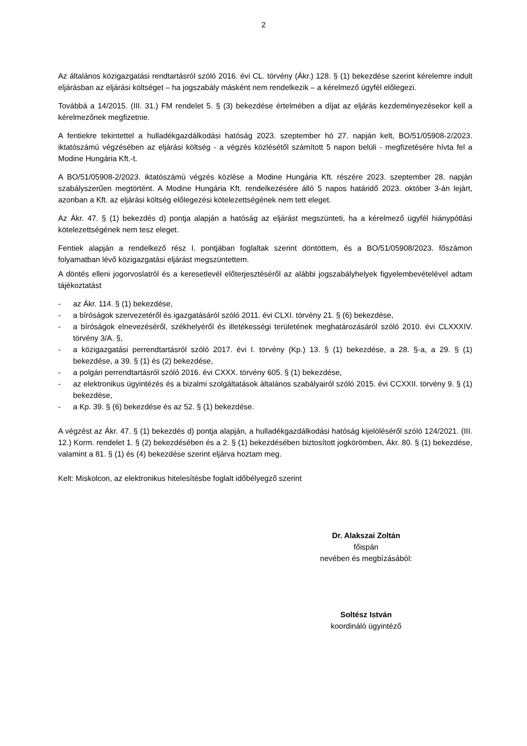2
Az általános közigazgatási rendtartásról szóló 2016. évi CL. törvény (Ákr.) 128. § (1) bekezdése szerint kérelemre indult eljárásban az eljárási költséget – ha jogszabály másként nem rendelkezik – a kérelmező ügyfél előlegezi.
Továbbá a 14/2015. (III. 31.) FM rendelet 5. § (3) bekezdése értelmében a díjat az eljárás kezdeményezésekor kell a kérelmezőnek megfizetnie.
A fentiekre tekintettel a hulladékgazdálkodási hatóság 2023. szeptember hó 27. napján kelt, BO/51/05908-2/2023. iktatószámú végzésében az eljárási költség - a végzés közlésétől számított 5 napon belüli - megfizetésére hívta fel a Modine Hungária Kft.-t.
A BO/51/05908-2/2023. iktatószámú végzés közlése a Modine Hungária Kft. részére 2023. szeptember 28. napján szabályszerűen megtörtént. A Modine Hungária Kft. rendelkezésére álló 5 napos határidő 2023. október 3-án lejárt, azonban a Kft. az eljárási költség előlegezési kötelezettségének nem tett eleget.
Az Ákr. 47. § (1) bekezdés d) pontja alapján a hatóság az eljárást megszünteti, ha a kérelmező ügyfél hiánypótlási kötelezettségének nem tesz eleget.
Fentiek alapján a rendelkező rész I. pontjában foglaltak szerint döntöttem, és a BO/51/05908/2023. főszámon folyamatban lévő közigazgatási eljárást megszüntettem.
A döntés elleni jogorvoslatról és a keresetlevél előterjesztéséről az alábbi jogszabályhelyek figyelembevételével adtam tájékoztatást
- az Ákr. 114. § (1) bekezdése,
- a bíróságok szervezetéről és igazgatásáról szóló 2011. évi CLXI. törvény 21. § (6) bekezdése,
- a bíróságok elnevezéséről, székhelyéről és illetékességi területének meghatározásáról szóló 2010. évi CLXXXIV. törvény 3/A. §,
- a közigazgatási perrendtartásról szóló 2017. évi I. törvény (Kp.) 13. § (1) bekezdése, a 28. §-a, a 29. § (1) bekezdése, a 39. § (1) és (2) bekezdése,
- a polgári perrendtartásról szóló 2016. évi CXXX. törvény 605. § (1) bekezdése,
- az elektronikus ügyintézés és a bizalmi szolgáltatások általános szabályairól szóló 2015. évi CCXXII. törvény 9. § (1) bekezdése,
- a Kp. 39. § (6) bekezdése és az 52. § (1) bekezdése.
A végzést az Ákr. 47. § (1) bekezdés d) pontja alapján, a hulladékgazdálkodási hatóság kijelöléséről szóló 124/2021. (III. 12.) Korm. rendelet 1. § (2) bekezdésében és a 2. § (1) bekezdésében biztosított jogkörömben, Ákr. 80. § (1) bekezdése, valamint a 81. § (1) és (4) bekezdése szerint eljárva hoztam meg.
Kelt: Miskolcon, az elektronikus hitelesítésbe foglalt időbélyegző szerint
Dr. Alakszai Zoltán
főispán
nevében és megbízásából:
Soltész István
koordináló ügyintéző